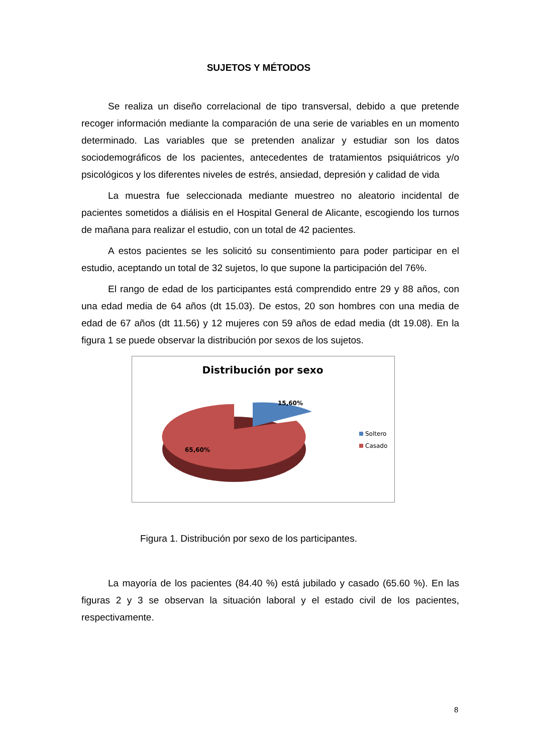SUJETOS Y MÉTODOS
Se realiza un diseño correlacional de tipo transversal, debido a que pretende recoger información mediante la comparación de una serie de variables en un momento determinado. Las variables que se pretenden analizar y estudiar son los datos sociodemográficos de los pacientes, antecedentes de tratamientos psiquiátricos y/o psicológicos y los diferentes niveles de estrés, ansiedad, depresión y calidad de vida
La muestra fue seleccionada mediante muestreo no aleatorio incidental de pacientes sometidos a diálisis en el Hospital General de Alicante, escogiendo los turnos de mañana para realizar el estudio, con un total de 42 pacientes.
A estos pacientes se les solicitó su consentimiento para poder participar en el estudio, aceptando un total de 32 sujetos, lo que supone la participación del 76%.
El rango de edad de los participantes está comprendido entre 29 y 88 años, con una edad media de 64 años (dt 15.03). De estos, 20 son hombres con una media de edad de 67 años (dt 11.56) y 12 mujeres con 59 años de edad media (dt 19.08). En la figura 1 se puede observar la distribución por sexos de los sujetos.
Distribución por sexo
15,60%
65,60%
Soltero
Casado
Figura 1. Distribución por sexo de los participantes.
La mayoría de los pacientes (84.40 %) está jubilado y casado (65.60 %). En las figuras 2 y 3 se observan la situación laboral y el estado civil de los pacientes, respectivamente.
8